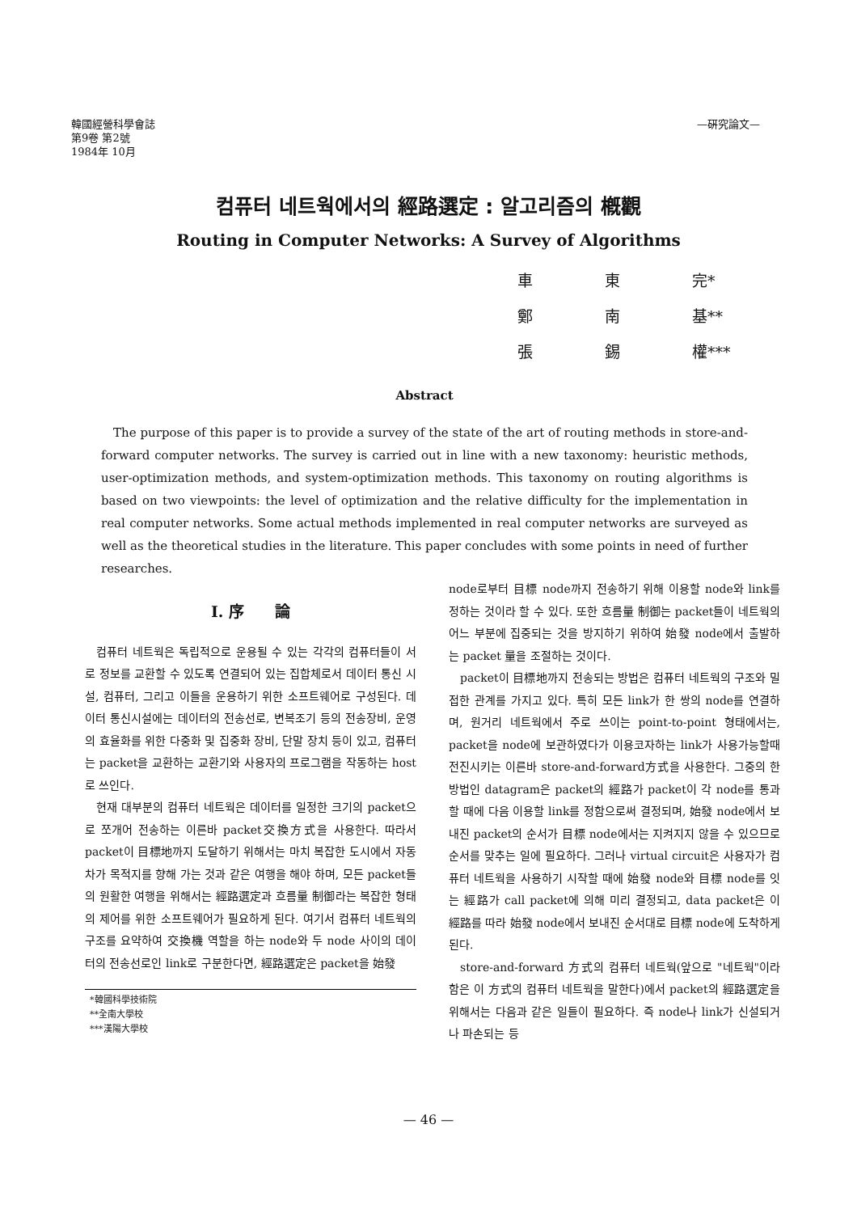韓國經營科學會誌
第9卷 第2號
1984年 10月
—硏究論文—
컴퓨터 네트웍에서의 經路選定 : 알고리즘의 槪觀
Routing in Computer Networks: A Survey of Algorithms
車 東 完*
鄭 南 基**
張 錫 權***
Abstract
The purpose of this paper is to provide a survey of the state of the art of routing methods in store-and-forward computer networks. The survey is carried out in line with a new taxonomy: heuristic methods, user-optimization methods, and system-optimization methods. This taxonomy on routing algorithms is based on two viewpoints: the level of optimization and the relative difficulty for the implementation in real computer networks. Some actual methods implemented in real computer networks are surveyed as well as the theoretical studies in the literature. This paper concludes with some points in need of further researches.
Ⅰ. 序　　論
컴퓨터 네트웍은 독립적으로 운용될 수 있는 각각의 컴퓨터들이 서로 정보를 교환할 수 있도록 연결되어 있는 집합체로서 데이터 통신 시설, 컴퓨터, 그리고 이들을 운용하기 위한 소프트웨어로 구성된다. 데이터 통신시설에는 데이터의 전송선로, 변복조기 등의 전송장비, 운영의 효율화를 위한 다중화 및 집중화 장비, 단말 장치 등이 있고, 컴퓨터는 packet을 교환하는 교환기와 사용자의 프로그램을 작동하는 host로 쓰인다.
현재 대부분의 컴퓨터 네트웍은 데이터를 일정한 크기의 packet으로 쪼개어 전송하는 이른바 packet交換方式을 사용한다. 따라서 packet이 目標地까지 도달하기 위해서는 마치 복잡한 도시에서 자동차가 목적지를 향해 가는 것과 같은 여행을 해야 하며, 모든 packet들의 원활한 여행을 위해서는 經路選定과 흐름量 制御라는 복잡한 형태의 제어를 위한 소프트웨어가 필요하게 된다. 여기서 컴퓨터 네트웍의 구조를 요약하여 交換機 역할을 하는 node와 두 node 사이의 데이터의 전송선로인 link로 구분한다면, 經路選定은 packet을 始發
*韓國科學技術院
**全南大學校
***漢陽大學校
node로부터 目標 node까지 전송하기 위해 이용할 node와 link를 정하는 것이라 할 수 있다. 또한 흐름量 制御는 packet들이 네트웍의 어느 부분에 집중되는 것을 방지하기 위하여 始發 node에서 출발하는 packet 量을 조절하는 것이다.
packet이 目標地까지 전송되는 방법은 컴퓨터 네트웍의 구조와 밀접한 관계를 가지고 있다. 특히 모든 link가 한 쌍의 node를 연결하며, 원거리 네트웍에서 주로 쓰이는 point-to-point 형태에서는, packet을 node에 보관하였다가 이용코자하는 link가 사용가능할때 전진시키는 이른바 store-and-forward方式을 사용한다. 그중의 한 방법인 datagram은 packet의 經路가 packet이 각 node를 통과할 때에 다음 이용할 link를 정함으로써 결정되며, 始發 node에서 보내진 packet의 순서가 目標 node에서는 지켜지지 않을 수 있으므로 순서를 맞추는 일에 필요하다. 그러나 virtual circuit은 사용자가 컴퓨터 네트웍을 사용하기 시작할 때에 始發 node와 目標 node를 잇는 經路가 call packet에 의해 미리 결정되고, data packet은 이 經路를 따라 始發 node에서 보내진 순서대로 目標 node에 도착하게 된다.
store-and-forward 方式의 컴퓨터 네트웍(앞으로 "네트웍"이라 함은 이 方式의 컴퓨터 네트웍을 말한다)에서 packet의 經路選定을 위해서는 다음과 같은 일들이 필요하다. 즉 node나 link가 신설되거나 파손되는 등
— 46 —